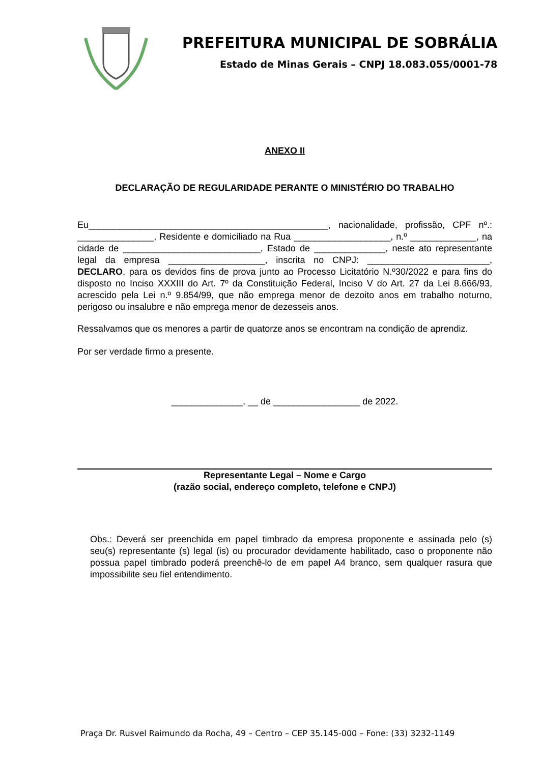PREFEITURA MUNICIPAL DE SOBRÁLIA
Estado de Minas Gerais – CNPJ 18.083.055/0001-78
ANEXO II
DECLARAÇÃO DE REGULARIDADE PERANTE O MINISTÉRIO DO TRABALHO
Eu_______________________________________________, nacionalidade, profissão, CPF nº.: _______________, Residente e domiciliado na Rua ___________________, n.º _____________, na cidade de ___________________________, Estado de ______________, neste ato representante legal da empresa ___________________, inscrita no CNPJ: ________________________, DECLARO, para os devidos fins de prova junto ao Processo Licitatório N.º30/2022 e para fins do disposto no Inciso XXXIII do Art. 7º da Constituição Federal, Inciso V do Art. 27 da Lei 8.666/93, acrescido pela Lei n.º 9.854/99, que não emprega menor de dezoito anos em trabalho noturno, perigoso ou insalubre e não emprega menor de dezesseis anos.
Ressalvamos que os menores a partir de quatorze anos se encontram na condição de aprendiz.
Por ser verdade firmo a presente.
______________, __ de _________________ de 2022.
Representante Legal – Nome e Cargo
(razão social, endereço completo, telefone e CNPJ)
Obs.: Deverá ser preenchida em papel timbrado da empresa proponente e assinada pelo (s) seu(s) representante (s) legal (is) ou procurador devidamente habilitado, caso o proponente não possua papel timbrado poderá preenchê-lo de em papel A4 branco, sem qualquer rasura que impossibilite seu fiel entendimento.
Praça Dr. Rusvel Raimundo da Rocha, 49 – Centro – CEP 35.145-000 – Fone: (33) 3232-1149